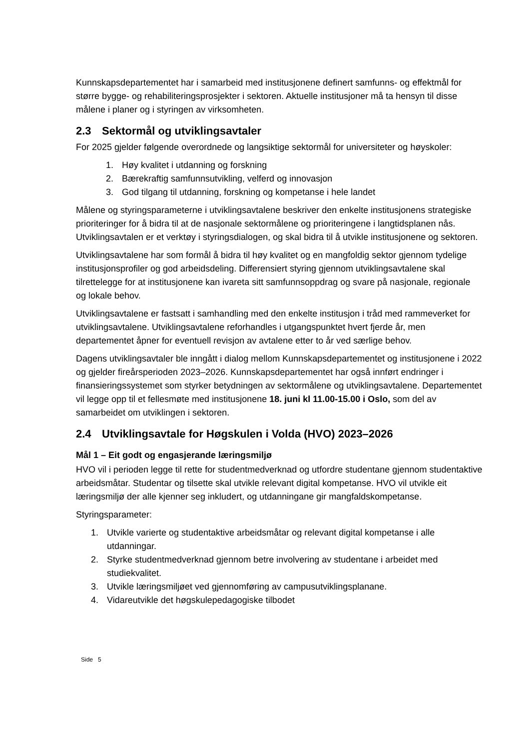Kunnskapsdepartementet har i samarbeid med institusjonene definert samfunns- og effektmål for større bygge- og rehabiliteringsprosjekter i sektoren. Aktuelle institusjoner må ta hensyn til disse målene i planer og i styringen av virksomheten.
2.3 Sektormål og utviklingsavtaler
For 2025 gjelder følgende overordnede og langsiktige sektormål for universiteter og høyskoler:
1. Høy kvalitet i utdanning og forskning
2. Bærekraftig samfunnsutvikling, velferd og innovasjon
3. God tilgang til utdanning, forskning og kompetanse i hele landet
Målene og styringsparameterne i utviklingsavtalene beskriver den enkelte institusjonens strategiske prioriteringer for å bidra til at de nasjonale sektormålene og prioriteringene i langtidsplanen nås. Utviklingsavtalen er et verktøy i styringsdialogen, og skal bidra til å utvikle institusjonene og sektoren.
Utviklingsavtalene har som formål å bidra til høy kvalitet og en mangfoldig sektor gjennom tydelige institusjonsprofiler og god arbeidsdeling. Differensiert styring gjennom utviklingsavtalene skal tilrettelegge for at institusjonene kan ivareta sitt samfunnsoppdrag og svare på nasjonale, regionale og lokale behov.
Utviklingsavtalene er fastsatt i samhandling med den enkelte institusjon i tråd med rammeverket for utviklingsavtalene. Utviklingsavtalene reforhandles i utgangspunktet hvert fjerde år, men departementet åpner for eventuell revisjon av avtalene etter to år ved særlige behov.
Dagens utviklingsavtaler ble inngått i dialog mellom Kunnskapsdepartementet og institusjonene i 2022 og gjelder fireårsperioden 2023–2026. Kunnskapsdepartementet har også innført endringer i finansieringssystemet som styrker betydningen av sektormålene og utviklingsavtalene. Departementet vil legge opp til et fellesmøte med institusjonene 18. juni kl 11.00-15.00 i Oslo, som del av samarbeidet om utviklingen i sektoren.
2.4 Utviklingsavtale for Høgskulen i Volda (HVO) 2023–2026
Mål 1 – Eit godt og engasjerande læringsmiljø
HVO vil i perioden legge til rette for studentmedverknad og utfordre studentane gjennom studentaktive arbeidsmåtar. Studentar og tilsette skal utvikle relevant digital kompetanse. HVO vil utvikle eit læringsmiljø der alle kjenner seg inkludert, og utdanningane gir mangfaldskompetanse.
Styringsparameter:
1. Utvikle varierte og studentaktive arbeidsmåtar og relevant digital kompetanse i alle utdanningar.
2. Styrke studentmedverknad gjennom betre involvering av studentane i arbeidet med studiekvalitet.
3. Utvikle læringsmiljøet ved gjennomføring av campusutviklingsplanane.
4. Vidareutvikle det høgskulepedagogiske tilbodet
Side 5